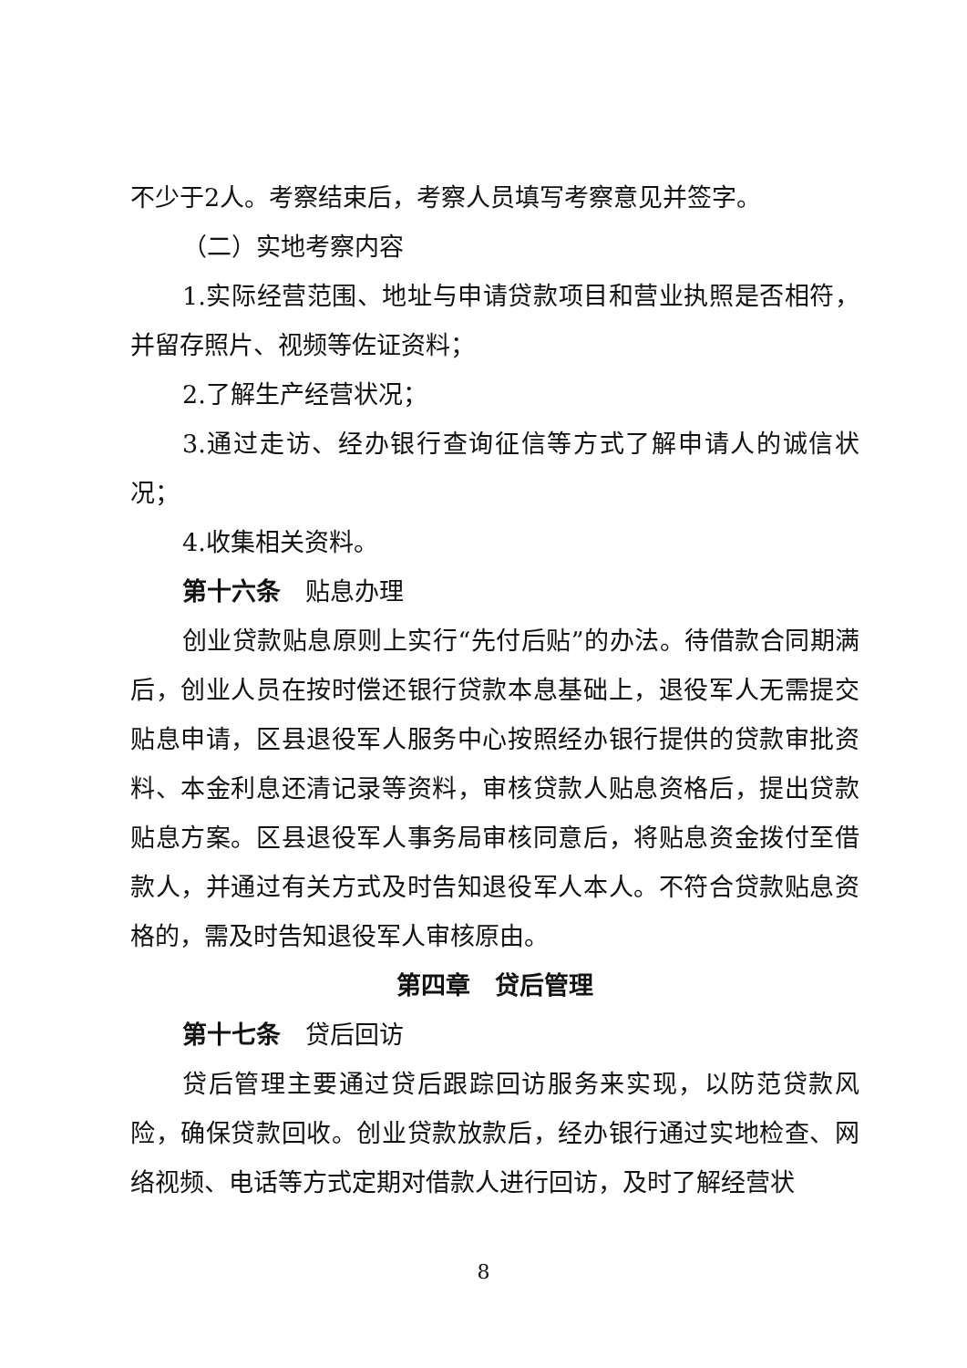不少于2人。考察结束后，考察人员填写考察意见并签字。
（二）实地考察内容
1.实际经营范围、地址与申请贷款项目和营业执照是否相符，并留存照片、视频等佐证资料；
2.了解生产经营状况；
3.通过走访、经办银行查询征信等方式了解申请人的诚信状况；
4.收集相关资料。
第十六条　贴息办理
创业贷款贴息原则上实行“先付后贴”的办法。待借款合同期满后，创业人员在按时偿还银行贷款本息基础上，退役军人无需提交贴息申请，区县退役军人服务中心按照经办银行提供的贷款审批资料、本金利息还清记录等资料，审核贷款人贴息资格后，提出贷款贴息方案。区县退役军人事务局审核同意后，将贴息资金拨付至借款人，并通过有关方式及时告知退役军人本人。不符合贷款贴息资格的，需及时告知退役军人审核原由。
第四章　贷后管理
第十七条　贷后回访
贷后管理主要通过贷后跟踪回访服务来实现，以防范贷款风险，确保贷款回收。创业贷款放款后，经办银行通过实地检查、网络视频、电话等方式定期对借款人进行回访，及时了解经营状
8